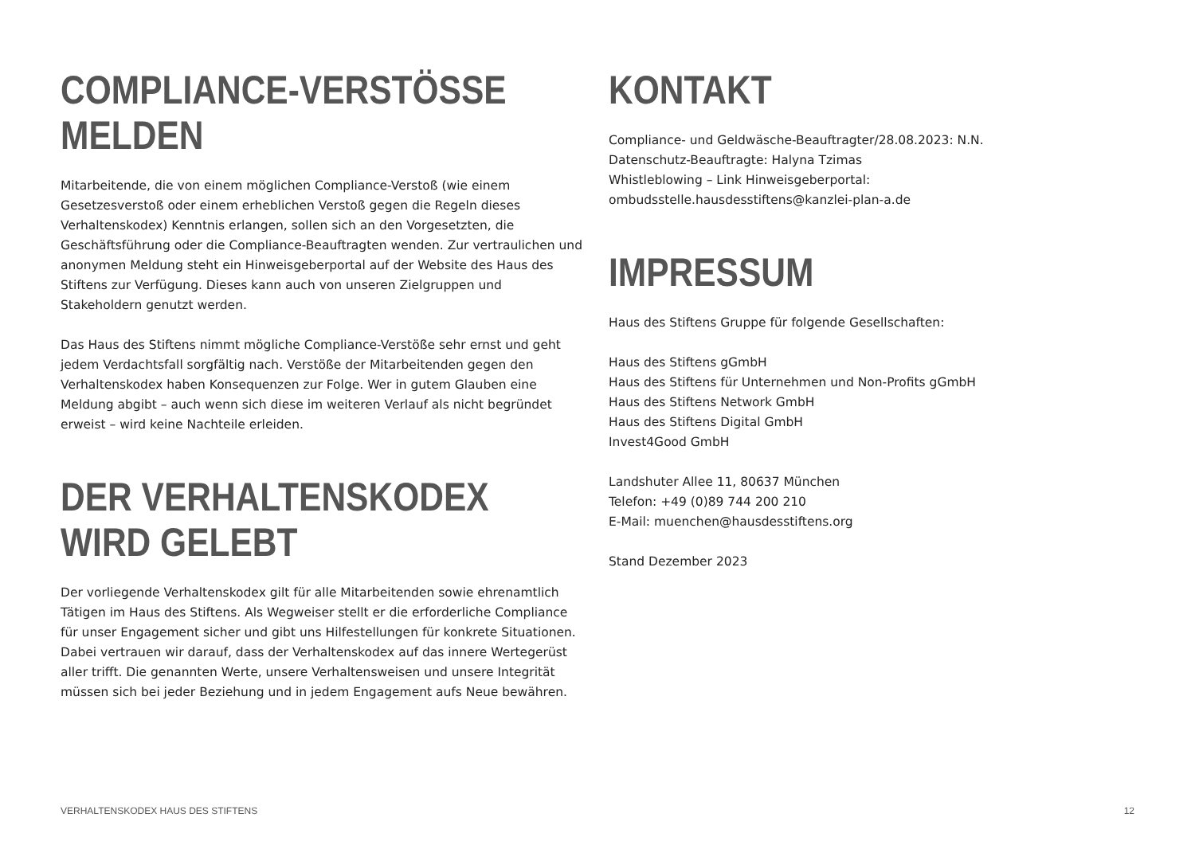COMPLIANCE-VERSTÖSSE
MELDEN
Mitarbeitende, die von einem möglichen Compliance-Verstoß (wie einem Gesetzesverstoß oder einem erheblichen Verstoß gegen die Regeln dieses Verhaltenskodex) Kenntnis erlangen, sollen sich an den Vorgesetzten, die Geschäftsführung oder die Compliance-Beauftragten wenden. Zur vertraulichen und anonymen Meldung steht ein Hinweisgeberportal auf der Website des Haus des Stiftens zur Verfügung. Dieses kann auch von unseren Zielgruppen und Stakeholdern genutzt werden.
Das Haus des Stiftens nimmt mögliche Compliance-Verstöße sehr ernst und geht jedem Verdachtsfall sorgfältig nach. Verstöße der Mitarbeitenden gegen den Verhaltenskodex haben Konsequenzen zur Folge. Wer in gutem Glauben eine Meldung abgibt – auch wenn sich diese im weiteren Verlauf als nicht begründet erweist – wird keine Nachteile erleiden.
DER VERHALTENSKODEX
WIRD GELEBT
Der vorliegende Verhaltenskodex gilt für alle Mitarbeitenden sowie ehrenamtlich Tätigen im Haus des Stiftens. Als Wegweiser stellt er die erforderliche Compliance für unser Engagement sicher und gibt uns Hilfestellungen für konkrete Situationen. Dabei vertrauen wir darauf, dass der Verhaltenskodex auf das innere Wertegerüst aller trifft. Die genannten Werte, unsere Verhaltensweisen und unsere Integrität müssen sich bei jeder Beziehung und in jedem Engagement aufs Neue bewähren.
KONTAKT
Compliance- und Geldwäsche-Beauftragter/28.08.2023: N.N.
Datenschutz-Beauftragte: Halyna Tzimas
Whistleblowing – Link Hinweisgeberportal:
ombudsstelle.hausdesstiftens@kanzlei-plan-a.de
IMPRESSUM
Haus des Stiftens Gruppe für folgende Gesellschaften:
Haus des Stiftens gGmbH
Haus des Stiftens für Unternehmen und Non-Profits gGmbH
Haus des Stiftens Network GmbH
Haus des Stiftens Digital GmbH
Invest4Good GmbH
Landshuter Allee 11, 80637 München
Telefon: +49 (0)89 744 200 210
E-Mail: muenchen@hausdesstiftens.org
Stand Dezember 2023
VERHALTENSKODEX HAUS DES STIFTENS 12